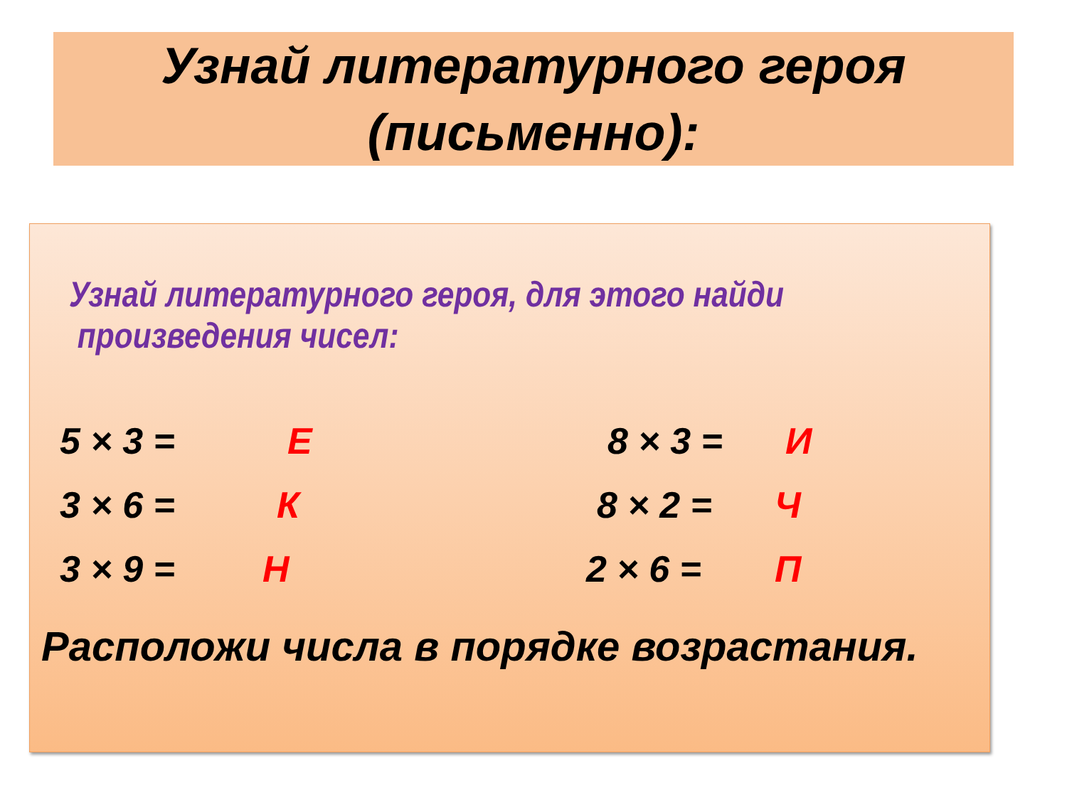Узнай литературного героя
(письменно):
Узнай литературного героя, для этого найди
произведения чисел:
5 × 3 = Е 8 × 3 = И
3 × 6 = К 8 × 2 = Ч
3 × 9 = Н 2 × 6 = П
Расположи числа в порядке возрастания.